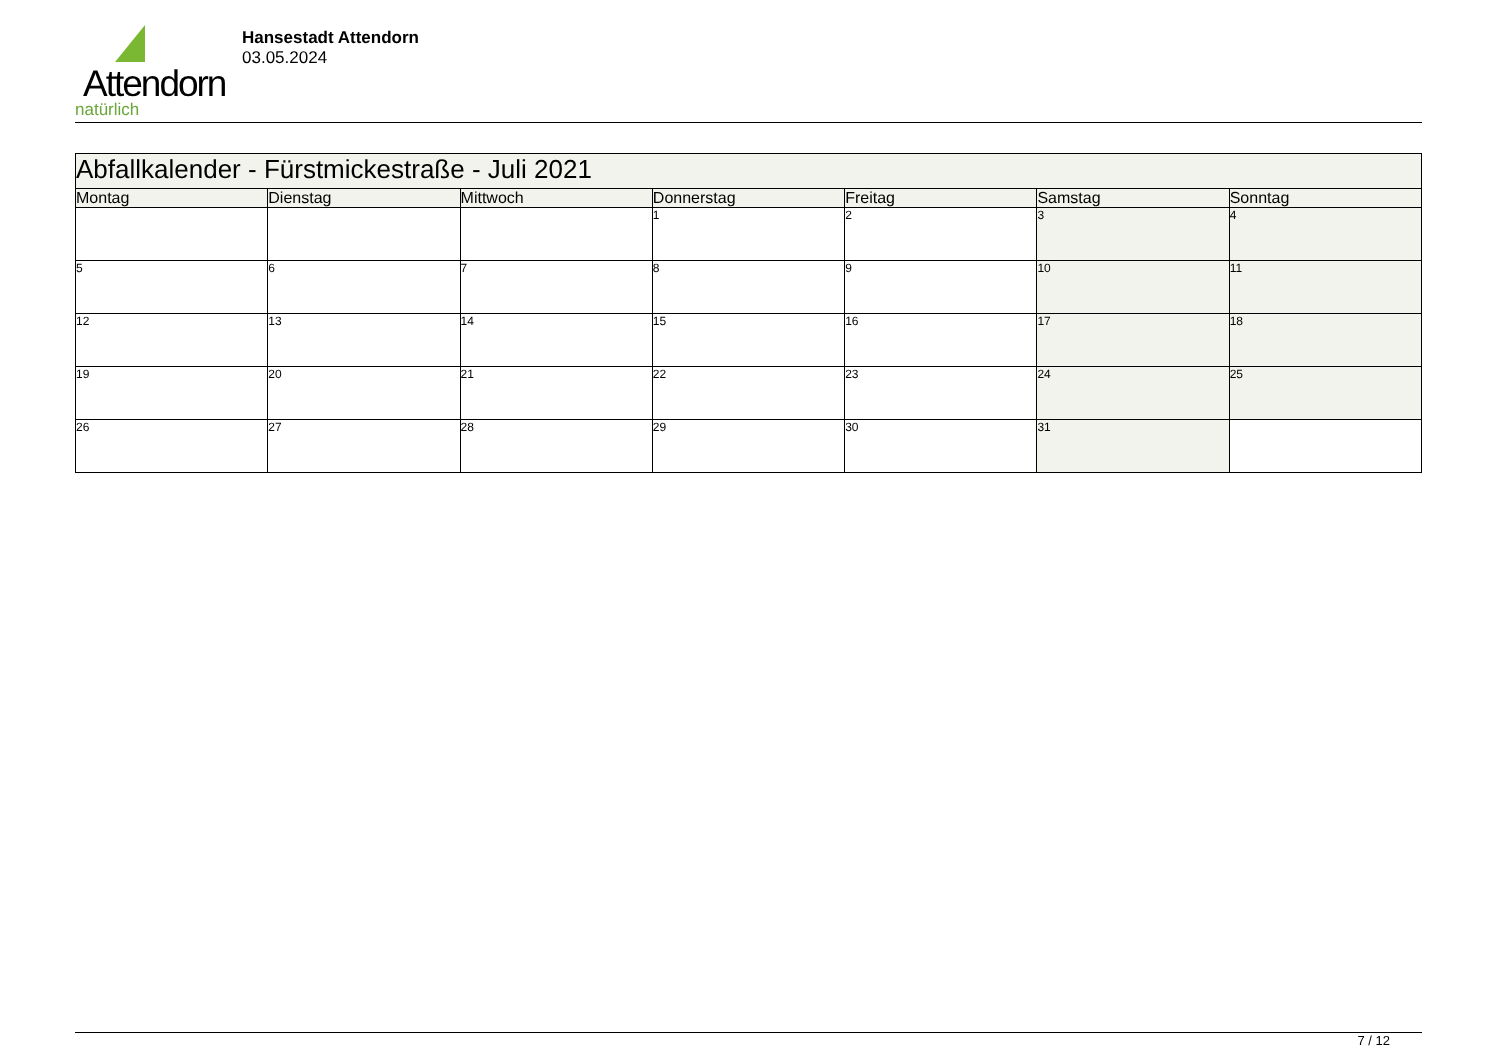Attendorn
natürlich
Hansestadt Attendorn
03.05.2024
| Abfallkalender - Fürstmickestraße - Juli 2021 | | | | | | |
| --- | --- | --- | --- | --- | --- | --- |
| Montag | Dienstag | Mittwoch | Donnerstag | Freitag | Samstag | Sonntag |
| | | | 1 | 2 | 3 | 4 |
| 5 | 6 | 7 | 8 | 9 | 10 | 11 |
| 12 | 13 | 14 | 15 | 16 | 17 | 18 |
| 19 | 20 | 21 | 22 | 23 | 24 | 25 |
| 26 | 27 | 28 | 29 | 30 | 31 | |
7 / 12